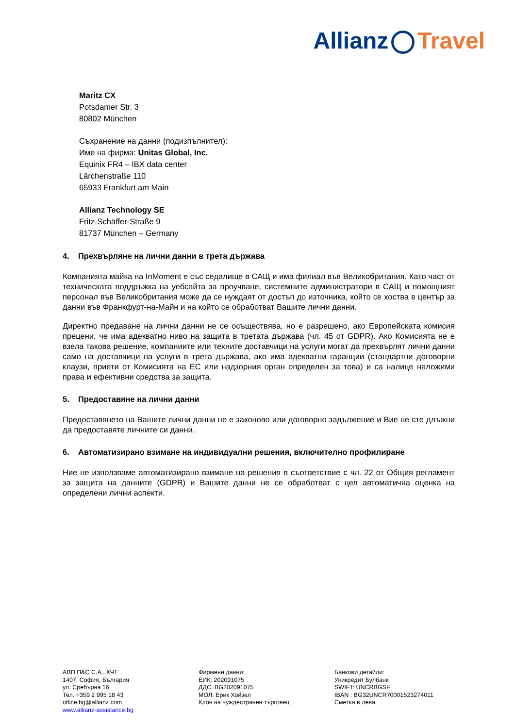Allianz Travel
Maritz CX
Potsdamer Str. 3
80802 München
Съхранение на данни (подизпълнител):
Име на фирма: Unitas Global, Inc.
Equinix FR4 – IBX data center
Lärchenstraße 110
65933 Frankfurt am Main
Allianz Technology SE
Fritz-Schäffer-Straße 9
81737 München – Germany
4. Прехвърляне на лични данни в трета държава
Компанията майка на InMoment е със седалище в САЩ и има филиал във Великобритания. Като част от техническата поддръжка на уебсайта за проучване, системните администратори в САЩ и помощният персонал във Великобритания може да се нуждаят от достъп до източника, който се хоства в център за данни във Франкфурт-на-Майн и на който се обработват Вашите лични данни.
Директно предаване на лични данни не се осъществява, но е разрешено, ако Европейската комисия прецени, че има адекватно ниво на защита в третата държава (чл. 45 от GDPR). Ако Комисията не е взела такова решение, компаниите или техните доставчици на услуги могат да прехвърлят лични данни само на доставчици на услуги в трета държава, ако има адекватни гаранции (стандартни договорни клаузи, приети от Комисията на ЕС или надзорния орган определен за това) и са налице наложими права и ефективни средства за защита.
5. Предоставяне на лични данни
Предоставянето на Вашите лични данни не е законово или договорно задължение и Вие не сте длъжни да предоставяте личните си данни.
6. Автоматизирано взимане на индивидуални решения, включително профилиране
Ние не използваме автоматизирано взимане на решения в съответствие с чл. 22 от Общия регламент за защита на данните (GDPR) и Вашите данни не се обработват с цел автоматична оценка на определени лични аспекти.
АВП П&С С.А., КЧТ
1407, София, България
ул. Сребърна 16
Тел. +359 2 995 18 43
office.bg@allianz.com
www.allianz-assistance.bg
Фирмени данни:
ЕИК: 202091075
ДДС: BG202091075
МОЛ: Ерик Хойзел
Клон на чуждестранен търговец
Банкови детайли:
Уникредит Булбанк
SWIFT: UNCRBGSF
IBAN : BG32UNCR70001523274011
Сметка в лева